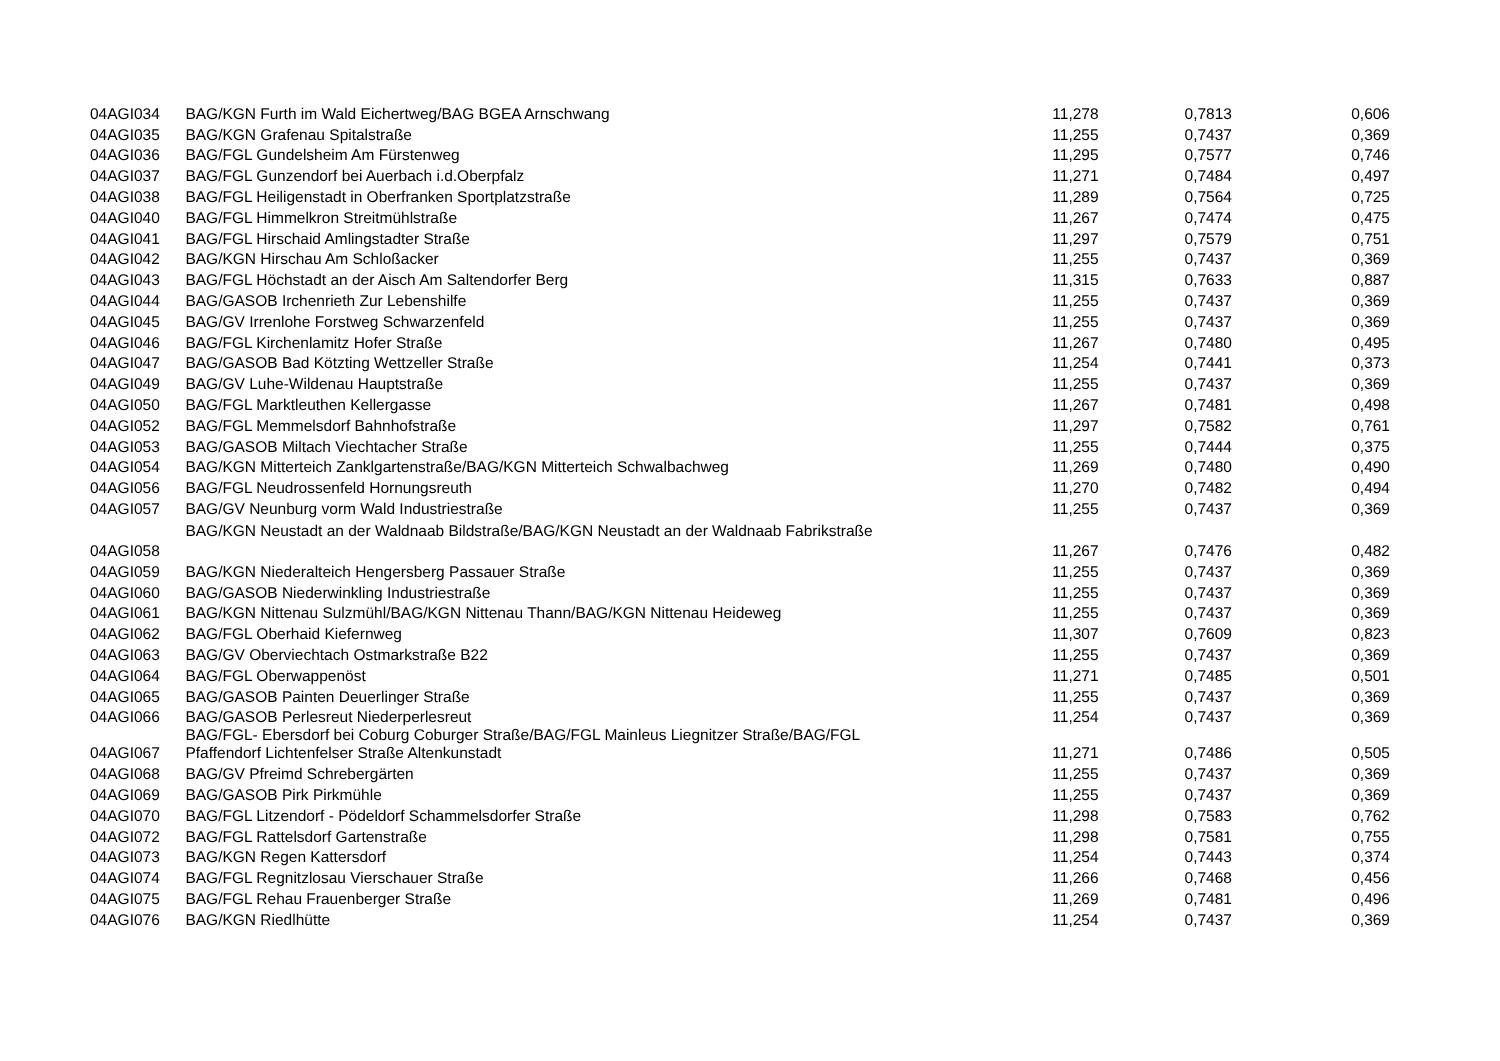| 04AGI034 | BAG/KGN Furth im Wald Eichertweg/BAG BGEA Arnschwang | 11,278 | 0,7813 | 0,606 |
| 04AGI035 | BAG/KGN Grafenau Spitalstraße | 11,255 | 0,7437 | 0,369 |
| 04AGI036 | BAG/FGL Gundelsheim Am Fürstenweg | 11,295 | 0,7577 | 0,746 |
| 04AGI037 | BAG/FGL Gunzendorf bei Auerbach i.d.Oberpfalz | 11,271 | 0,7484 | 0,497 |
| 04AGI038 | BAG/FGL Heiligenstadt in Oberfranken Sportplatzstraße | 11,289 | 0,7564 | 0,725 |
| 04AGI040 | BAG/FGL Himmelkron Streitmühlstraße | 11,267 | 0,7474 | 0,475 |
| 04AGI041 | BAG/FGL Hirschaid Amlingstadter Straße | 11,297 | 0,7579 | 0,751 |
| 04AGI042 | BAG/KGN Hirschau Am Schloßacker | 11,255 | 0,7437 | 0,369 |
| 04AGI043 | BAG/FGL Höchstadt an der Aisch Am Saltendorfer Berg | 11,315 | 0,7633 | 0,887 |
| 04AGI044 | BAG/GASOB Irchenrieth Zur Lebenshilfe | 11,255 | 0,7437 | 0,369 |
| 04AGI045 | BAG/GV Irrenlohe Forstweg Schwarzenfeld | 11,255 | 0,7437 | 0,369 |
| 04AGI046 | BAG/FGL Kirchenlamitz Hofer Straße | 11,267 | 0,7480 | 0,495 |
| 04AGI047 | BAG/GASOB Bad Kötzting Wettzeller Straße | 11,254 | 0,7441 | 0,373 |
| 04AGI049 | BAG/GV Luhe-Wildenau Hauptstraße | 11,255 | 0,7437 | 0,369 |
| 04AGI050 | BAG/FGL Marktleuthen Kellergasse | 11,267 | 0,7481 | 0,498 |
| 04AGI052 | BAG/FGL Memmelsdorf Bahnhofstraße | 11,297 | 0,7582 | 0,761 |
| 04AGI053 | BAG/GASOB Miltach Viechtacher Straße | 11,255 | 0,7444 | 0,375 |
| 04AGI054 | BAG/KGN Mitterteich Zanklgartenstraße/BAG/KGN Mitterteich Schwalbachweg | 11,269 | 0,7480 | 0,490 |
| 04AGI056 | BAG/FGL Neudrossenfeld Hornungsreuth | 11,270 | 0,7482 | 0,494 |
| 04AGI057 | BAG/GV Neunburg vorm Wald Industriestraße | 11,255 | 0,7437 | 0,369 |
| 04AGI058 | BAG/KGN Neustadt an der Waldnaab Bildstraße/BAG/KGN Neustadt an der Waldnaab Fabrikstraße | 11,267 | 0,7476 | 0,482 |
| 04AGI059 | BAG/KGN Niederalteich Hengersberg Passauer Straße | 11,255 | 0,7437 | 0,369 |
| 04AGI060 | BAG/GASOB Niederwinkling Industriestraße | 11,255 | 0,7437 | 0,369 |
| 04AGI061 | BAG/KGN Nittenau Sulzmühl/BAG/KGN Nittenau Thann/BAG/KGN Nittenau Heideweg | 11,255 | 0,7437 | 0,369 |
| 04AGI062 | BAG/FGL Oberhaid Kiefernweg | 11,307 | 0,7609 | 0,823 |
| 04AGI063 | BAG/GV Oberviechtach Ostmarkstraße B22 | 11,255 | 0,7437 | 0,369 |
| 04AGI064 | BAG/FGL Oberwappenöst | 11,271 | 0,7485 | 0,501 |
| 04AGI065 | BAG/GASOB Painten Deuerlinger Straße | 11,255 | 0,7437 | 0,369 |
| 04AGI066 | BAG/GASOB Perlesreut Niederperlesreut | 11,254 | 0,7437 | 0,369 |
| 04AGI067 | BAG/FGL- Ebersdorf bei Coburg Coburger Straße/BAG/FGL Mainleus Liegnitzer Straße/BAG/FGL Pfaffendorf Lichtenfelser Straße Altenkunstadt | 11,271 | 0,7486 | 0,505 |
| 04AGI068 | BAG/GV Pfreimd Schrebergärten | 11,255 | 0,7437 | 0,369 |
| 04AGI069 | BAG/GASOB Pirk Pirkmühle | 11,255 | 0,7437 | 0,369 |
| 04AGI070 | BAG/FGL Litzendorf - Pödeldorf Schammelsdorfer Straße | 11,298 | 0,7583 | 0,762 |
| 04AGI072 | BAG/FGL Rattelsdorf Gartenstraße | 11,298 | 0,7581 | 0,755 |
| 04AGI073 | BAG/KGN Regen Kattersdorf | 11,254 | 0,7443 | 0,374 |
| 04AGI074 | BAG/FGL Regnitzlosau Vierschauer Straße | 11,266 | 0,7468 | 0,456 |
| 04AGI075 | BAG/FGL Rehau Frauenberger Straße | 11,269 | 0,7481 | 0,496 |
| 04AGI076 | BAG/KGN Riedlhütte | 11,254 | 0,7437 | 0,369 |